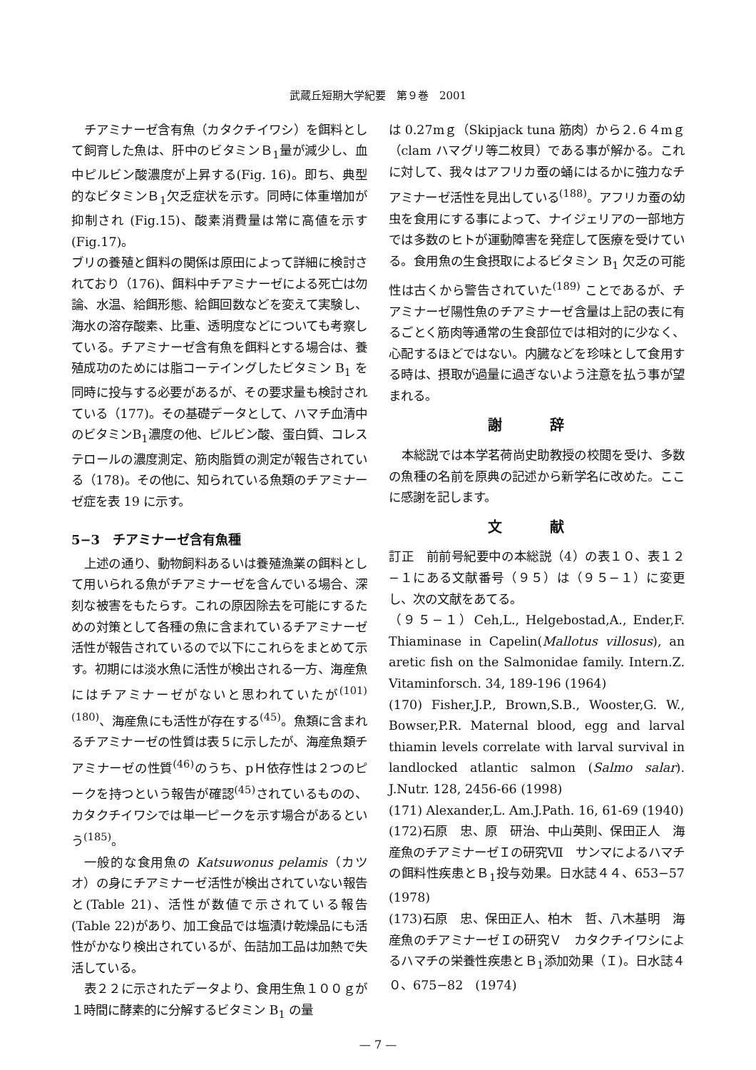武蔵丘短期大学紀要　第９巻　2001
チアミナーゼ含有魚（カタクチイワシ）を餌料として飼育した魚は、肝中のビタミンＢ<sub>1</sub>量が減少し、血中ピルビン酸濃度が上昇する(Fig. 16)。即ち、典型的なビタミンＢ<sub>1</sub>欠乏症状を示す。同時に体重増加が抑制され (Fig.15)、酸素消費量は常に高値を示す (Fig.17)。
ブリの養殖と餌料の関係は原田によって詳細に検討されており（176)、餌料中チアミナーゼによる死亡は勿論、水温、給餌形態、給餌回数などを変えて実験し、海水の溶存酸素、比重、透明度などについても考察している。チアミナーゼ含有魚を餌料とする場合は、養殖成功のためには脂コーテイングしたビタミン B<sub>1</sub> を同時に投与する必要があるが、その要求量も検討されている（177)。その基礎データとして、ハマチ血清中のビタミンB<sub>1</sub>濃度の他、ピルビン酸、蛋白質、コレステロールの濃度測定、筋肉脂質の測定が報告されている（178)。その他に、知られている魚類のチアミナーゼ症を表 19 に示す。
5−3　チアミナーゼ含有魚種
上述の通り、動物飼料あるいは養殖漁業の餌料として用いられる魚がチアミナーゼを含んでいる場合、深刻な被害をもたらす。これの原因除去を可能にするための対策として各種の魚に含まれているチアミナーゼ活性が報告されているので以下にこれらをまとめて示す。初期には淡水魚に活性が検出される一方、海産魚にはチアミナーゼがないと思われていたが<sup>(101)(180)</sup>、海産魚にも活性が存在する<sup>(45)</sup>。魚類に含まれるチアミナーゼの性質は表５に示したが、海産魚類チアミナーゼの性質<sup>(46)</sup>のうち、pＨ依存性は２つのピークを持つという報告が確認<sup>(45)</sup>されているものの、カタクチイワシでは単一ピークを示す場合があるという<sup>(185)</sup>。
一般的な食用魚の Katsuwonus pelamis（カツオ）の身にチアミナーゼ活性が検出されていない報告と(Table 21)、活性が数値で示されている報告(Table 22)があり、加工食品では塩漬け乾燥品にも活性がかなり検出されているが、缶詰加工品は加熱で失活している。
表２２に示されたデータより、食用生魚１００ｇが１時間に酵素的に分解するビタミン B<sub>1</sub> の量
は 0.27mｇ（Skipjack tuna 筋肉）から２.６４mｇ（clam ハマグリ等二枚貝）である事が解かる。これに対して、我々はアフリカ蚕の蛹にはるかに強力なチアミナーゼ活性を見出している<sup>(188)</sup>。アフリカ蚕の幼虫を食用にする事によって、ナイジェリアの一部地方では多数のヒトが運動障害を発症して医療を受けている。食用魚の生食摂取によるビタミン B<sub>1</sub> 欠乏の可能性は古くから警告されていた<sup>(189)</sup> ことであるが、チアミナーゼ陽性魚のチアミナーゼ含量は上記の表に有るごとく筋肉等通常の生食部位では相対的に少なく、心配するほどではない。内臓などを珍味として食用する時は、摂取が過量に過ぎないよう注意を払う事が望まれる。
謝 辞
本総説では本学茗荷尚史助教授の校閲を受け、多数の魚種の名前を原典の記述から新学名に改めた。ここに感謝を記します。
文 献
訂正　前前号紀要中の本総説（4）の表１０、表１２−１にある文献番号（９５）は（９５−１）に変更し、次の文献をあてる。
（９５−１）Ceh,L., Helgebostad,A., Ender,F. Thiaminase in Capelin(Mallotus villosus), an aretic fish on the Salmonidae family. Intern.Z. Vitaminforsch. 34, 189-196 (1964)
(170) Fisher,J.P., Brown,S.B., Wooster,G. W., Bowser,P.R. Maternal blood, egg and larval thiamin levels correlate with larval survival in landlocked atlantic salmon (Salmo salar). J.Nutr. 128, 2456-66 (1998)
(171) Alexander,L. Am.J.Path. 16, 61-69 (1940)
(172)石原　忠、原　研治、中山英則、保田正人　海産魚のチアミナーゼＩの研究Ⅶ　サンマによるハマチの餌料性疾患とＢ<sub>1</sub>投与効果。日水誌４４、653−57　(1978)
(173)石原　忠、保田正人、柏木　哲、八木基明　海産魚のチアミナーゼＩの研究Ｖ　カタクチイワシによるハマチの栄養性疾患とＢ<sub>1</sub>添加効果（Ｉ)。日水誌４０、675−82　(1974)
— 7 —